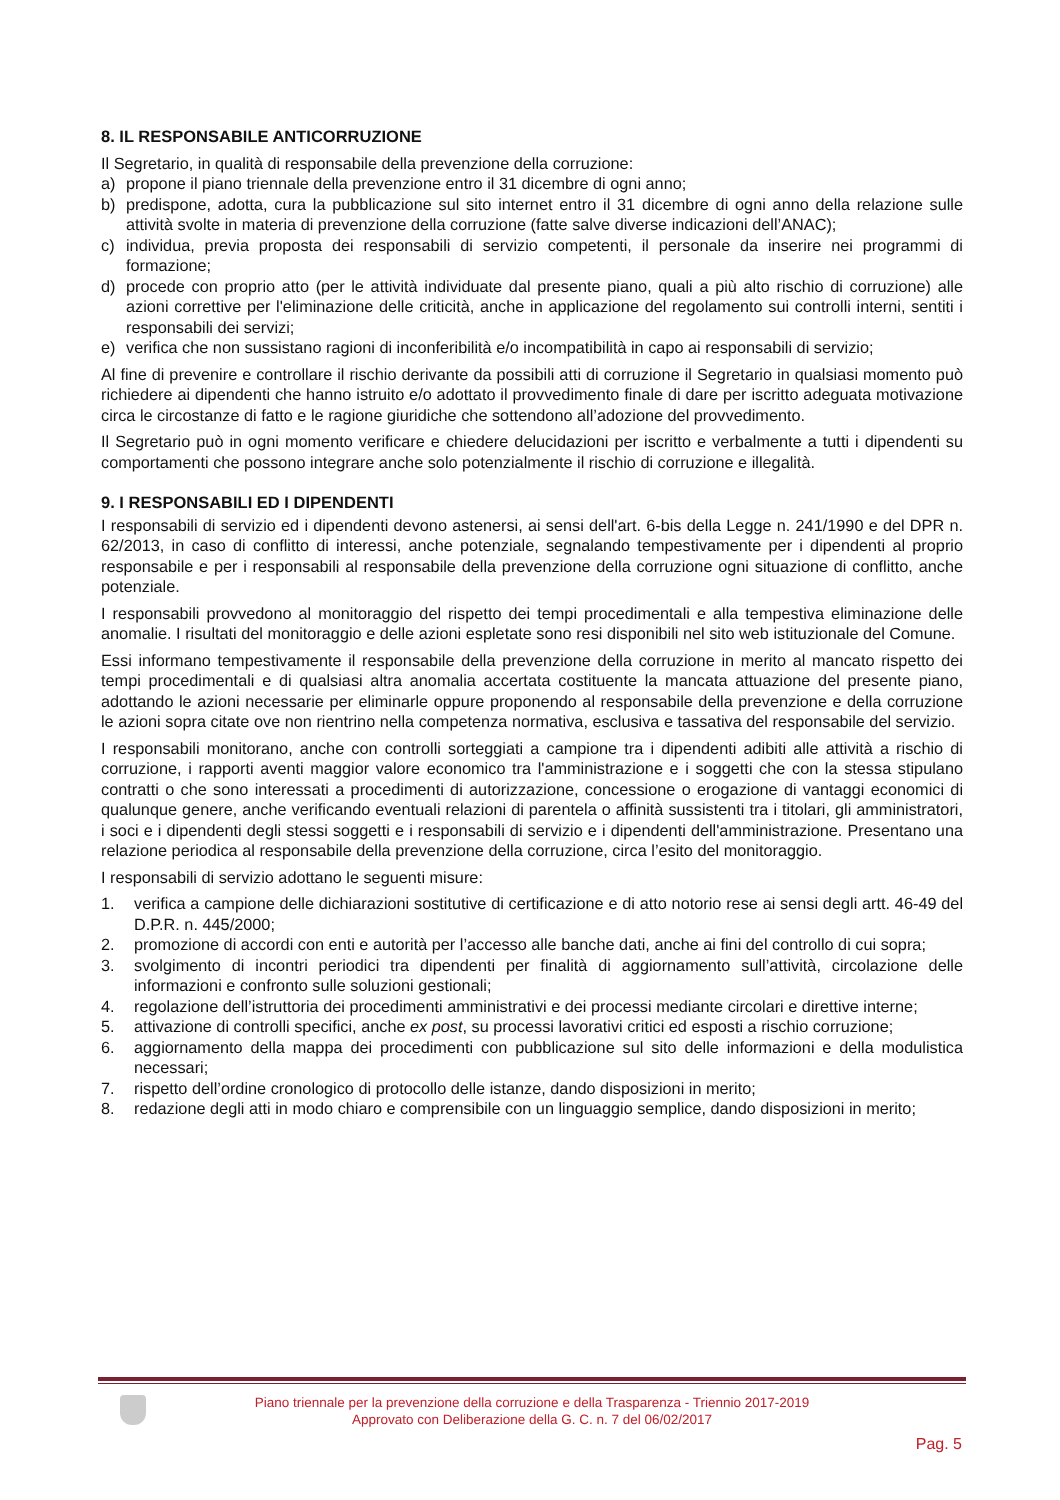8. IL RESPONSABILE ANTICORRUZIONE
Il Segretario, in qualità di responsabile della prevenzione della corruzione:
a) propone il piano triennale della prevenzione entro il 31 dicembre di ogni anno;
b) predispone, adotta, cura la pubblicazione sul sito internet entro il 31 dicembre di ogni anno della relazione sulle attività svolte in materia di prevenzione della corruzione (fatte salve diverse indicazioni dell’ANAC);
c) individua, previa proposta dei responsabili di servizio competenti, il personale da inserire nei programmi di formazione;
d) procede con proprio atto (per le attività individuate dal presente piano, quali a più alto rischio di corruzione) alle azioni correttive per l'eliminazione delle criticità, anche in applicazione del regolamento sui controlli interni, sentiti i responsabili dei servizi;
e) verifica che non sussistano ragioni di inconferibilità e/o incompatibilità in capo ai responsabili di servizio;
Al fine di prevenire e controllare il rischio derivante da possibili atti di corruzione il Segretario in qualsiasi momento può richiedere ai dipendenti che hanno istruito e/o adottato il provvedimento finale di dare per iscritto adeguata motivazione circa le circostanze di fatto e le ragione giuridiche che sottendono all’adozione del provvedimento.
Il Segretario può in ogni momento verificare e chiedere delucidazioni per iscritto e verbalmente a tutti i dipendenti su comportamenti che possono integrare anche solo potenzialmente il rischio di corruzione e illegalità.
9. I RESPONSABILI ED I DIPENDENTI
I responsabili di servizio ed i dipendenti devono astenersi, ai sensi dell'art. 6-bis della Legge n. 241/1990 e del DPR n. 62/2013, in caso di conflitto di interessi, anche potenziale, segnalando tempestivamente per i dipendenti al proprio responsabile e per i responsabili al responsabile della prevenzione della corruzione ogni situazione di conflitto, anche potenziale.
I responsabili provvedono al monitoraggio del rispetto dei tempi procedimentali e alla tempestiva eliminazione delle anomalie. I risultati del monitoraggio e delle azioni espletate sono resi disponibili nel sito web istituzionale del Comune.
Essi informano tempestivamente il responsabile della prevenzione della corruzione in merito al mancato rispetto dei tempi procedimentali e di qualsiasi altra anomalia accertata costituente la mancata attuazione del presente piano, adottando le azioni necessarie per eliminarle oppure proponendo al responsabile della prevenzione e della corruzione le azioni sopra citate ove non rientrino nella competenza normativa, esclusiva e tassativa del responsabile del servizio.
I responsabili monitorano, anche con controlli sorteggiati a campione tra i dipendenti adibiti alle attività a rischio di corruzione, i rapporti aventi maggior valore economico tra l'amministrazione e i soggetti che con la stessa stipulano contratti o che sono interessati a procedimenti di autorizzazione, concessione o erogazione di vantaggi economici di qualunque genere, anche verificando eventuali relazioni di parentela o affinità sussistenti tra i titolari, gli amministratori, i soci e i dipendenti degli stessi soggetti e i responsabili di servizio e i dipendenti dell'amministrazione. Presentano una relazione periodica al responsabile della prevenzione della corruzione, circa l’esito del monitoraggio.
I responsabili di servizio adottano le seguenti misure:
1. verifica a campione delle dichiarazioni sostitutive di certificazione e di atto notorio rese ai sensi degli artt. 46-49 del D.P.R. n. 445/2000;
2. promozione di accordi con enti e autorità per l’accesso alle banche dati, anche ai fini del controllo di cui sopra;
3. svolgimento di incontri periodici tra dipendenti per finalità di aggiornamento sull’attività, circolazione delle informazioni e confronto sulle soluzioni gestionali;
4. regolazione dell’istruttoria dei procedimenti amministrativi e dei processi mediante circolari e direttive interne;
5. attivazione di controlli specifici, anche ex post, su processi lavorativi critici ed esposti a rischio corruzione;
6. aggiornamento della mappa dei procedimenti con pubblicazione sul sito delle informazioni e della modulistica necessari;
7. rispetto dell’ordine cronologico di protocollo delle istanze, dando disposizioni in merito;
8. redazione degli atti in modo chiaro e comprensibile con un linguaggio semplice, dando disposizioni in merito;
Piano triennale per la prevenzione della corruzione e della Trasparenza - Triennio 2017-2019
Approvato con Deliberazione della G. C. n. 7 del 06/02/2017
Pag. 5